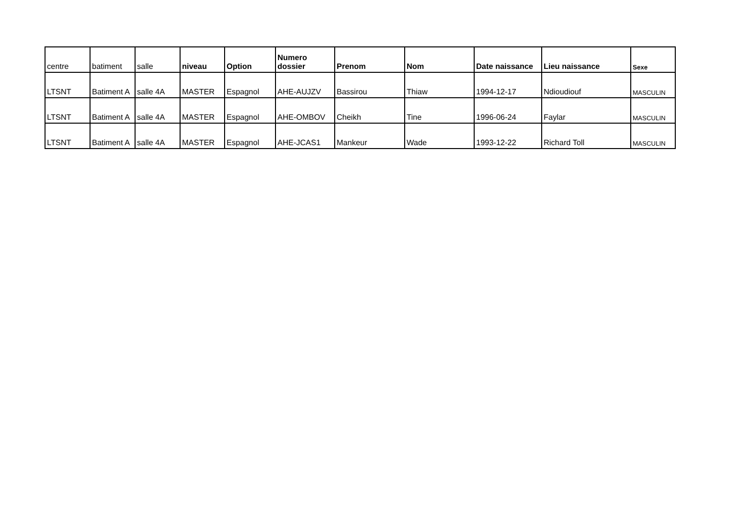| centre | batiment | salle | niveau | Option | Numero dossier | Prenom | Nom | Date naissance | Lieu naissance | Sexe |
| --- | --- | --- | --- | --- | --- | --- | --- | --- | --- | --- |
| LTSNT | Batiment A | salle 4A | MASTER | Espagnol | AHE-AUJZV | Bassirou | Thiaw | 1994-12-17 | Ndioudiouf | MASCULIN |
| LTSNT | Batiment A | salle 4A | MASTER | Espagnol | AHE-OMBOV | Cheikh | Tine | 1996-06-24 | Faylar | MASCULIN |
| LTSNT | Batiment A | salle 4A | MASTER | Espagnol | AHE-JCAS1 | Mankeur | Wade | 1993-12-22 | Richard Toll | MASCULIN |